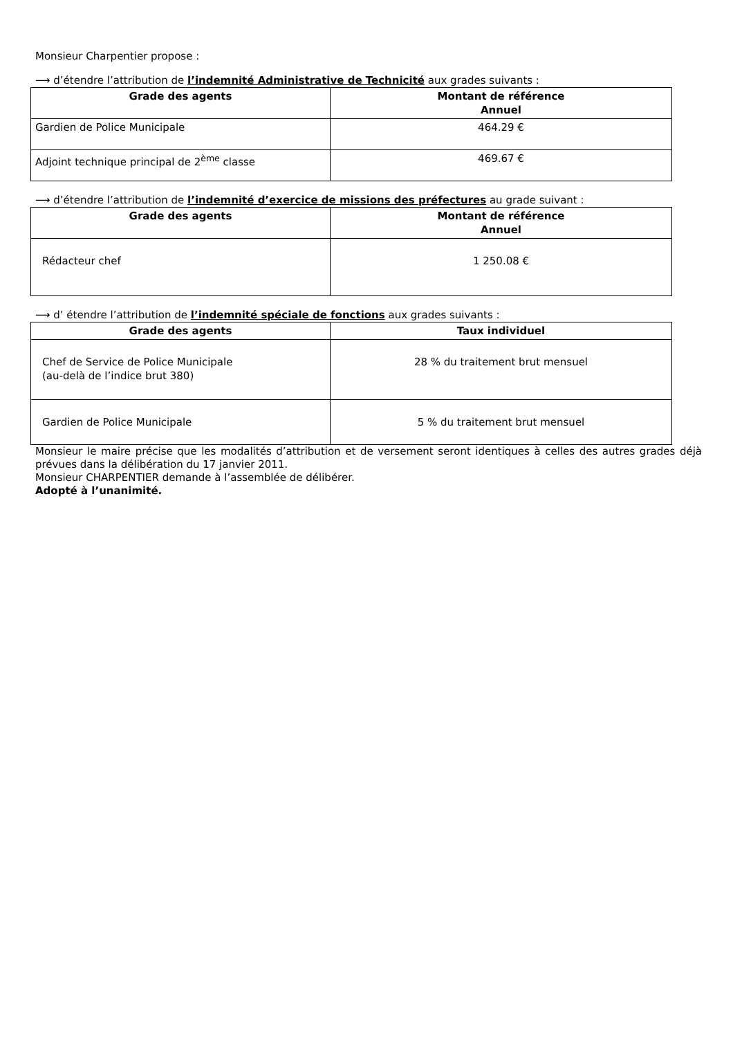Monsieur Charpentier propose :
⟶ d’étendre l’attribution de l’indemnité Administrative de Technicité aux grades suivants :
| Grade des agents | Montant de référence Annuel |
| --- | --- |
| Gardien de Police Municipale | 464.29 € |
| Adjoint technique principal de 2<sup>ème</sup> classe | 469.67 € |
⟶ d’étendre l’attribution de l’indemnité d’exercice de missions des préfectures au grade suivant :
| Grade des agents | Montant de référence Annuel |
| --- | --- |
| Rédacteur chef | 1 250.08 € |
⟶ d’ étendre l’attribution de l’indemnité spéciale de fonctions aux grades suivants :
| Grade des agents | Taux individuel |
| --- | --- |
| Chef de Service de Police Municipale (au-delà de l’indice brut 380) | 28 % du traitement brut mensuel |
| Gardien de Police Municipale | 5 % du traitement brut mensuel |
Monsieur le maire précise que les modalités d’attribution et de versement seront identiques à celles des autres grades déjà prévues dans la délibération du 17 janvier 2011.
Monsieur CHARPENTIER demande à l’assemblée de délibérer.
Adopté à l’unanimité.